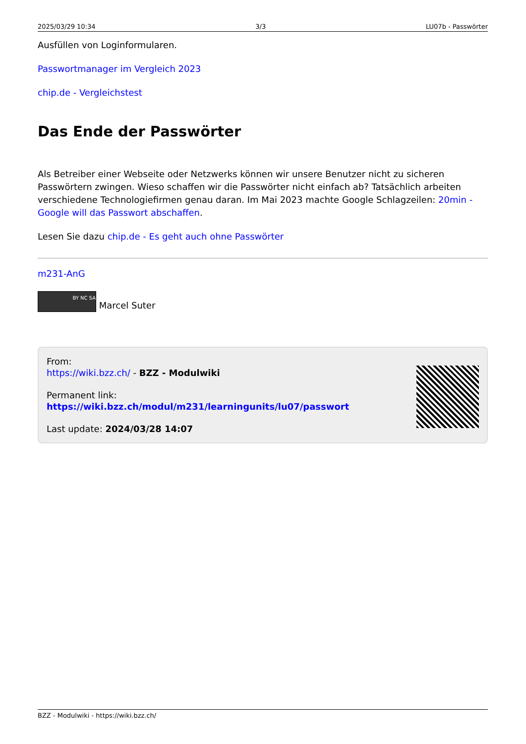2025/03/29 10:34 3/3 LU07b - Passwörter
Ausfüllen von Loginformularen.
Passwortmanager im Vergleich 2023
chip.de - Vergleichstest
Das Ende der Passwörter
Als Betreiber einer Webseite oder Netzwerks können wir unsere Benutzer nicht zu sicheren Passwörtern zwingen. Wieso schaffen wir die Passwörter nicht einfach ab? Tatsächlich arbeiten verschiedene Technologiefirmen genau daran. Im Mai 2023 machte Google Schlagzeilen: 20min - Google will das Passwort abschaffen.
Lesen Sie dazu chip.de - Es geht auch ohne Passwörter
m231-AnG
BY NC SA Marcel Suter
From:
https://wiki.bzz.ch/ - BZZ - Modulwiki
Permanent link:
https://wiki.bzz.ch/modul/m231/learningunits/lu07/passwort
Last update: 2024/03/28 14:07
BZZ - Modulwiki - https://wiki.bzz.ch/